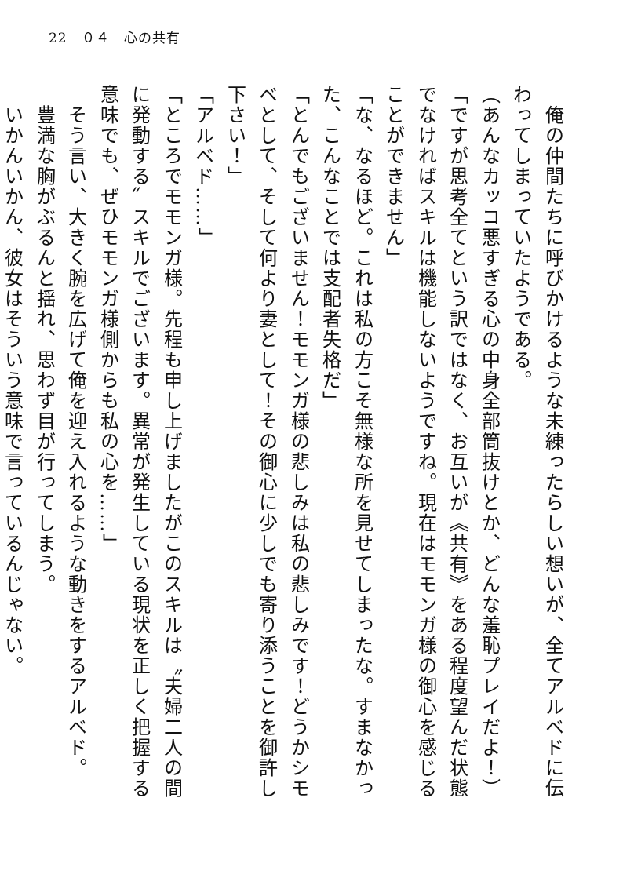22　０４　心の共有
　俺の仲間たちに呼びかけるような未練ったらしい想いが、全てアルベドに伝わってしまっていたようである。
（あんなカッコ悪すぎる心の中身全部筒抜けとか、どんな羞恥プレイだよ！）
「ですが思考全てという訳ではなく、お互いが《共有》をある程度望んだ状態でなければスキルは機能しないようですね。現在はモモンガ様の御心を感じることができません」
「な、なるほど。これは私の方こそ無様な所を見せてしまったな。すまなかった、こんなことでは支配者失格だ」
「とんでもございません！モモンガ様の悲しみは私の悲しみです！どうかシモベとして、そして何より妻として！その御心に少しでも寄り添うことを御許し下さい！」
「アルベド……」
「ところでモモンガ様。先程も申し上げましたがこのスキルは〝夫婦二人の間に発動する〟スキルでございます。異常が発生している現状を正しく把握する意味でも、ぜひモモンガ様側からも私の心を……」
　そう言い、大きく腕を広げて俺を迎え入れるような動きをするアルベド。
　豊満な胸がぶるんと揺れ、思わず目が行ってしまう。
　いかんいかん、彼女はそういう意味で言っているんじゃない。